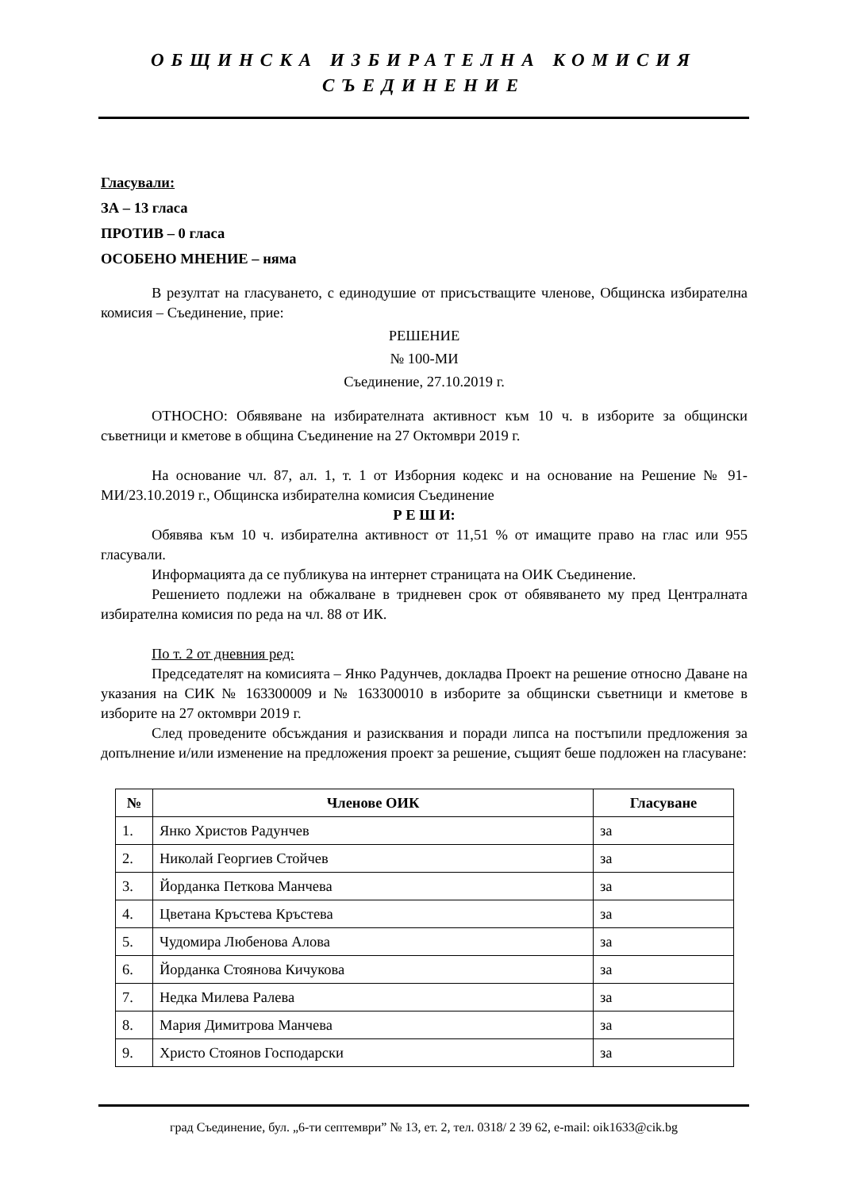ОБЩИНСКА ИЗБИРАТЕЛНА КОМИСИЯ
СЪЕДИНЕНИЕ
Гласували:
ЗА – 13 гласа
ПРОТИВ – 0 гласа
ОСОБЕНО МНЕНИЕ – няма
В резултат на гласуването, с единодушие от присъстващите членове, Общинска избирателна комисия – Съединение, прие:
РЕШЕНИЕ
№ 100-МИ
Съединение, 27.10.2019 г.
ОТНОСНО: Обявяване на избирателната активност към 10 ч. в изборите за общински съветници и кметове в община Съединение на 27 Октомври 2019 г.
На основание чл. 87, ал. 1, т. 1 от Изборния кодекс и на основание на Решение № 91-МИ/23.10.2019 г., Общинска избирателна комисия Съединение
Р Е Ш И:
Обявява към 10 ч. избирателна активност от 11,51 % от имащите право на глас или 955 гласували.
Информацията да се публикува на интернет страницата на ОИК Съединение.
Решението подлежи на обжалване в тридневен срок от обявяването му пред Централната избирателна комисия по реда на чл. 88 от ИК.
По т. 2 от дневния ред:
Председателят на комисията – Янко Радунчев, докладва Проект на решение относно Даване на указания на СИК № 163300009 и № 163300010 в изборите за общински съветници и кметове в изборите на 27 октомври 2019 г.
След проведените обсъждания и разисквания и поради липса на постъпили предложения за допълнение и/или изменение на предложения проект за решение, същият беше подложен на гласуване:
| № | Членове ОИК | Гласуване |
| --- | --- | --- |
| 1. | Янко Христов Радунчев | за |
| 2. | Николай Георгиев Стойчев | за |
| 3. | Йорданка Петкова Манчева | за |
| 4. | Цветана Кръстева Кръстева | за |
| 5. | Чудомира Любенова Алова | за |
| 6. | Йорданка Стоянова Кичукова | за |
| 7. | Недка Милева Ралева | за |
| 8. | Мария Димитрова Манчева | за |
| 9. | Христо Стоянов Господарски | за |
град Съединение, бул. „6-ти септември” № 13, ет. 2, тел. 0318/ 2 39 62, e-mail: oik1633@cik.bg